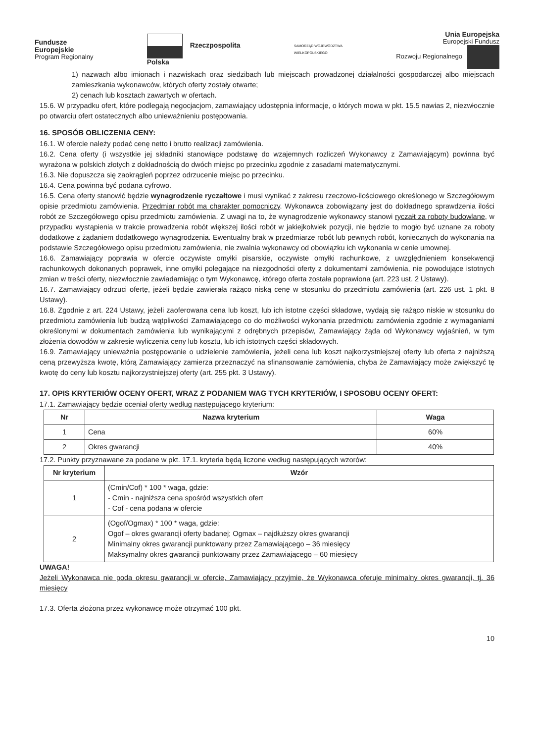Fundusze
Europejskie
Program Regionalny
Rzeczpospolita
Polska
SAMORZĄD WOJEWÓDZTWA
WIELKOPOLSKIEGO
Unia Europejska
Europejski Fundusz
Rozwoju Regionalnego
1) nazwach albo imionach i nazwiskach oraz siedzibach lub miejscach prowadzonej działalności gospodarczej albo miejscach zamieszkania wykonawców, których oferty zostały otwarte;
2) cenach lub kosztach zawartych w ofertach.
15.6. W przypadku ofert, które podlegają negocjacjom, zamawiający udostępnia informacje, o których mowa w pkt. 15.5 nawias 2, niezwłocznie po otwarciu ofert ostatecznych albo unieważnieniu postępowania.
16. SPOSÓB OBLICZENIA CENY:
16.1. W ofercie należy podać cenę netto i brutto realizacji zamówienia.
16.2. Cena oferty (i wszystkie jej składniki stanowiące podstawę do wzajemnych rozliczeń Wykonawcy z Zamawiającym) powinna być wyrażona w polskich złotych z dokładnością do dwóch miejsc po przecinku zgodnie z zasadami matematycznymi.
16.3. Nie dopuszcza się zaokrągleń poprzez odrzucenie miejsc po przecinku.
16.4. Cena powinna być podana cyfrowo.
16.5. Cena oferty stanowić będzie wynagrodzenie ryczałtowe i musi wynikać z zakresu rzeczowo-ilościowego określonego w Szczegółowym opisie przedmiotu zamówienia. Przedmiar robót ma charakter pomocniczy. Wykonawca zobowiązany jest do dokładnego sprawdzenia ilości robót ze Szczegółowego opisu przedmiotu zamówienia. Z uwagi na to, że wynagrodzenie wykonawcy stanowi ryczałt za roboty budowlane, w przypadku wystąpienia w trakcie prowadzenia robót większej ilości robót w jakiejkolwiek pozycji, nie będzie to mogło być uznane za roboty dodatkowe z żądaniem dodatkowego wynagrodzenia. Ewentualny brak w przedmiarze robót lub pewnych robót, koniecznych do wykonania na podstawie Szczegółowego opisu przedmiotu zamówienia, nie zwalnia wykonawcy od obowiązku ich wykonania w cenie umownej.
16.6. Zamawiający poprawia w ofercie oczywiste omyłki pisarskie, oczywiste omyłki rachunkowe, z uwzględnieniem konsekwencji rachunkowych dokonanych poprawek, inne omyłki polegające na niezgodności oferty z dokumentami zamówienia, nie powodujące istotnych zmian w treści oferty, niezwłocznie zawiadamiając o tym Wykonawcę, którego oferta została poprawiona (art. 223 ust. 2 Ustawy).
16.7. Zamawiający odrzuci ofertę, jeżeli będzie zawierała rażąco niską cenę w stosunku do przedmiotu zamówienia (art. 226 ust. 1 pkt. 8 Ustawy).
16.8. Zgodnie z art. 224 Ustawy, jeżeli zaoferowana cena lub koszt, lub ich istotne części składowe, wydają się rażąco niskie w stosunku do przedmiotu zamówienia lub budzą wątpliwości Zamawiającego co do możliwości wykonania przedmiotu zamówienia zgodnie z wymaganiami określonymi w dokumentach zamówienia lub wynikającymi z odrębnych przepisów, Zamawiający żąda od Wykonawcy wyjaśnień, w tym złożenia dowodów w zakresie wyliczenia ceny lub kosztu, lub ich istotnych części składowych.
16.9. Zamawiający unieważnia postępowanie o udzielenie zamówienia, jeżeli cena lub koszt najkorzystniejszej oferty lub oferta z najniższą ceną przewyższa kwotę, którą Zamawiający zamierza przeznaczyć na sfinansowanie zamówienia, chyba że Zamawiający może zwiększyć tę kwotę do ceny lub kosztu najkorzystniejszej oferty (art. 255 pkt. 3 Ustawy).
17. OPIS KRYTERIÓW OCENY OFERT, WRAZ Z PODANIEM WAG TYCH KRYTERIÓW, I SPOSOBU OCENY OFERT:
17.1. Zamawiający będzie oceniał oferty według następującego kryterium:
| Nr | Nazwa kryterium | Waga |
| --- | --- | --- |
| 1 | Cena | 60% |
| 2 | Okres gwarancji | 40% |
17.2. Punkty przyznawane za podane w pkt. 17.1. kryteria będą liczone według następujących wzorów:
| Nr kryterium | Wzór |
| --- | --- |
| 1 | (Cmin/Cof) * 100 * waga, gdzie: - Cmin - najniższa cena spośród wszystkich ofert - Cof - cena podana w ofercie |
| 2 | (Ogof/Ogmax) * 100 * waga, gdzie: Ogof – okres gwarancji oferty badanej; Ogmax – najdłuższy okres gwarancji Minimalny okres gwarancji punktowany przez Zamawiającego – 36 miesięcy Maksymalny okres gwarancji punktowany przez Zamawiającego – 60 miesięcy |
UWAGA!
Jeżeli Wykonawca nie poda okresu gwarancji w ofercie, Zamawiający przyjmie, że Wykonawca oferuje minimalny okres gwarancji, tj. 36 miesięcy
17.3. Oferta złożona przez wykonawcę może otrzymać 100 pkt.
10